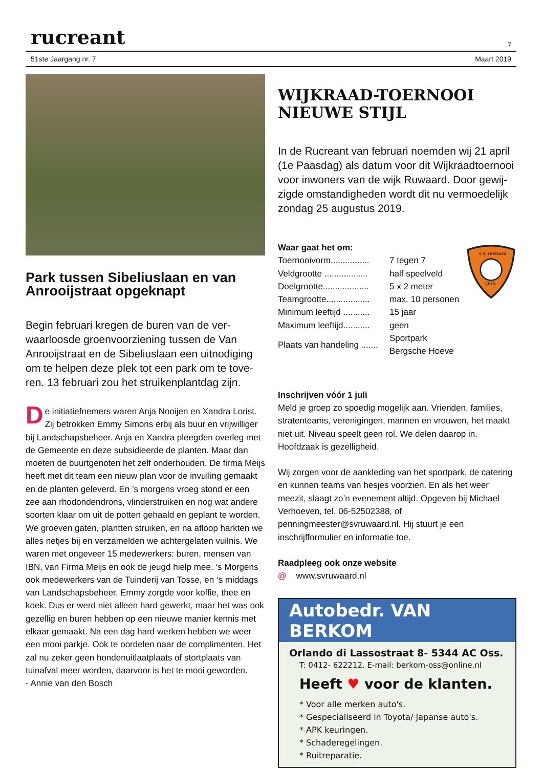rucreant 7
51ste Jaargang nr. 7 Maart 2019
Park tussen Sibeliuslaan en van Anrooijstraat opgeknapt
Begin februari kregen de buren van de ver­waarloosde groenvoorziening tussen de Van Anrooijstraat en de Sibeliuslaan een uitnodiging om te helpen deze plek tot een park om te tove­ren. 13 februari zou het struikenplantdag zijn.
De initiatiefnemers waren Anja Nooijen en Xandra Lorist. Zij betrokken Emmy Simons erbij als buur en vrijwilliger bij Landschapsbeheer. Anja en Xandra pleegden overleg met de Gemeente en deze subsidieerde de planten. Maar dan moeten de buurtgenoten het zelf onderhouden. De firma Meijs heeft met dit team een nieuw plan voor de invulling gemaakt en de planten geleverd. En ’s morgens vroeg stond er een zee aan rhodondendrons, vlinderstruiken en nog wat andere soorten klaar om uit de potten gehaald en geplant te worden. We groeven gaten, plantten struiken, en na afloop harkten we alles netjes bij en verzamelden we achtergelaten vuilnis. We waren met ongeveer 15 medewerkers: buren, mensen van IBN, van Firma Meijs en ook de jeugd hielp mee. ‘s Morgens ook medewerkers van de Tuinderij van Tosse, en ‘s middags van Landschapsbeheer. Emmy zorgde voor koffie, thee en koek. Dus er werd niet alleen hard gewerkt, maar het was ook gezellig en buren hebben op een nieuwe manier kennis met elkaar gemaakt. Na een dag hard werken hebben we weer een mooi parkje. Ook te oordelen naar de complimenten. Het zal nu zeker geen hondenuitlaatplaats of stortplaats van tuinafval meer worden, daarvoor is het te mooi geworden.
- Annie van den Bosch
WIJKRAAD-TOERNOOI NIEUWE STIJL
In de Rucreant van februari noemden wij 21 april (1e Paasdag) als datum voor dit Wijkraadtoernooi voor inwoners van de wijk Ruwaard. Door gewij­zigde omstandigheden wordt dit nu vermoede­lijk zondag 25 augustus 2019.
Waar gaat het om:
| Toernooivorm................ | 7 tegen 7 |
| Veldgrootte .................. | half speelveld |
| Doelgrootte................... | 5 x 2 meter |
| Teamgrootte.................. | max. 10 personen |
| Minimum leeftijd ........... | 15 jaar |
| Maximum leeftijd........... | geen |
| Plaats van handeling ....... | Sportpark Bergsche Hoeve |
OSS
s.v. ruwaard
Inschrijven vóór 1 juli
Meld je groep zo spoedig mogelijk aan. Vrienden, fami­lies, stratenteams, verenigingen, mannen en vrouwen, het maakt niet uit. Niveau speelt geen rol. We delen daarop in. Hoofdzaak is gezelligheid.
Wij zorgen voor de aankleding van het sportpark, de catering en kunnen teams van hesjes voorzien. En als het weer meezit, slaagt zo’n evenement altijd. Opgeven bij Michael Verhoeven, tel. 06-52502388, of penningmeester@svruwaard.nl. Hij stuurt je een inschrijfformulier en informatie toe.
Raadpleeg ook onze website
@ www.svruwaard.nl
Autobedr. VAN BERKOM
Orlando di Lassostraat 8- 5344 AC Oss.
T: 0412- 622212. E-mail: berkom-oss@online.nl
Heeft ♥ voor de klanten.
* Voor alle merken auto's.
* Gespecialiseerd in Toyota/ Japanse auto's.
* APK keuringen.
* Schaderegelingen.
* Ruitreparatie.